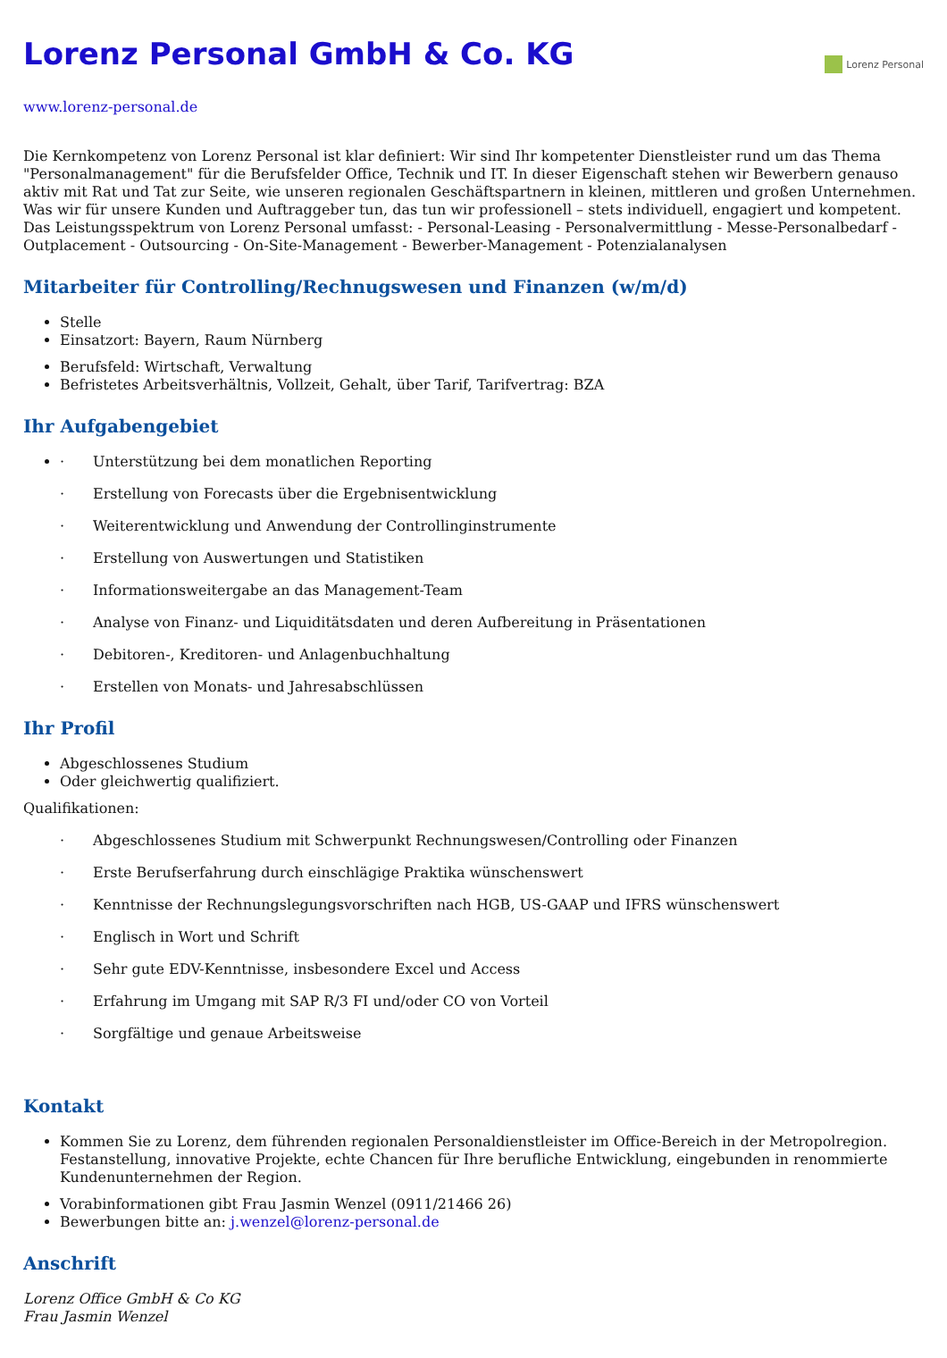Lorenz Personal GmbH & Co. KG
Lorenz Personal
www.lorenz-personal.de
Die Kernkompetenz von Lorenz Personal ist klar definiert: Wir sind Ihr kompetenter Dienstleister rund um das Thema "Personalmanagement" für die Berufsfelder Office, Technik und IT. In dieser Eigenschaft stehen wir Bewerbern genauso aktiv mit Rat und Tat zur Seite, wie unseren regionalen Geschäftspartnern in kleinen, mittleren und großen Unternehmen. Was wir für unsere Kunden und Auftraggeber tun, das tun wir professionell – stets individuell, engagiert und kompetent. Das Leistungsspektrum von Lorenz Personal umfasst: - Personal-Leasing - Personalvermittlung - Messe-Personalbedarf - Outplacement - Outsourcing - On-Site-Management - Bewerber-Management - Potenzialanalysen
Mitarbeiter für Controlling/Rechnugswesen und Finanzen (w/m/d)
Stelle
Einsatzort: Bayern, Raum Nürnberg
Berufsfeld: Wirtschaft, Verwaltung
Befristetes Arbeitsverhältnis, Vollzeit, Gehalt, über Tarif, Tarifvertrag: BZA
Ihr Aufgabengebiet
· Unterstützung bei dem monatlichen Reporting
· Erstellung von Forecasts über die Ergebnisentwicklung
· Weiterentwicklung und Anwendung der Controllinginstrumente
· Erstellung von Auswertungen und Statistiken
· Informationsweitergabe an das Management-Team
· Analyse von Finanz- und Liquiditätsdaten und deren Aufbereitung in Präsentationen
· Debitoren-, Kreditoren- und Anlagenbuchhaltung
· Erstellen von Monats- und Jahresabschlüssen
Ihr Profil
Abgeschlossenes Studium
Oder gleichwertig qualifiziert.
Qualifikationen:
· Abgeschlossenes Studium mit Schwerpunkt Rechnungswesen/Controlling oder Finanzen
· Erste Berufserfahrung durch einschlägige Praktika wünschenswert
· Kenntnisse der Rechnungslegungsvorschriften nach HGB, US-GAAP und IFRS wünschenswert
· Englisch in Wort und Schrift
· Sehr gute EDV-Kenntnisse, insbesondere Excel und Access
· Erfahrung im Umgang mit SAP R/3 FI und/oder CO von Vorteil
· Sorgfältige und genaue Arbeitsweise
Kontakt
Kommen Sie zu Lorenz, dem führenden regionalen Personaldienstleister im Office-Bereich in der Metropolregion. Festanstellung, innovative Projekte, echte Chancen für Ihre berufliche Entwicklung, eingebunden in renommierte Kundenunternehmen der Region.
Vorabinformationen gibt Frau Jasmin Wenzel (0911/21466 26)
Bewerbungen bitte an: j.wenzel@lorenz-personal.de
Anschrift
Lorenz Office GmbH & Co KG
Frau Jasmin Wenzel